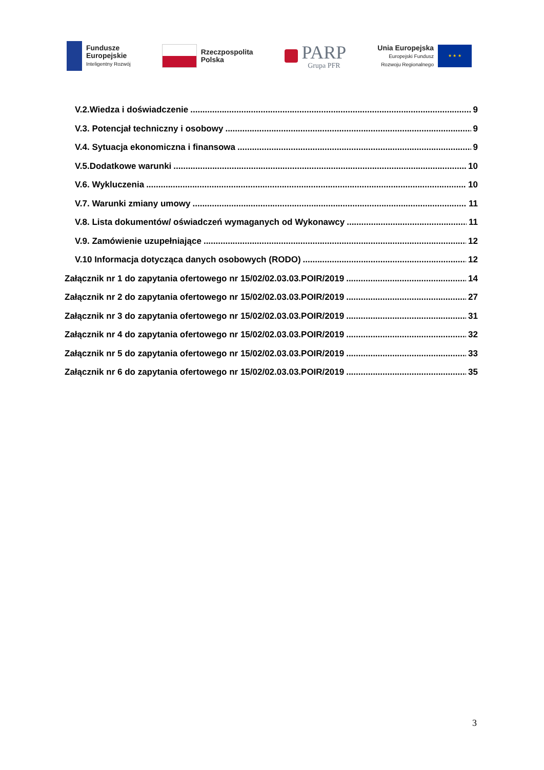Fundusze
Europejskie
Inteligentny Rozwój
Rzeczpospolita
Polska
PARP
Grupa PFR
Unia Europejska
Europejski Fundusz
Rozwoju Regionalnego
★ ★ ★
V.2.Wiedza i doświadczenie 9
V.3. Potencjał techniczny i osobowy 9
V.4. Sytuacja ekonomiczna i finansowa 9
V.5.Dodatkowe warunki 10
V.6. Wykluczenia 10
V.7. Warunki zmiany umowy 11
V.8. Lista dokumentów/ oświadczeń wymaganych od Wykonawcy 11
V.9. Zamówienie uzupełniające 12
V.10 Informacja dotycząca danych osobowych (RODO) 12
Załącznik nr 1 do zapytania ofertowego nr 15/02/02.03.03.POIR/2019 14
Załącznik nr 2 do zapytania ofertowego nr 15/02/02.03.03.POIR/2019 27
Załącznik nr 3 do zapytania ofertowego nr 15/02/02.03.03.POIR/2019 31
Załącznik nr 4 do zapytania ofertowego nr 15/02/02.03.03.POIR/2019 32
Załącznik nr 5 do zapytania ofertowego nr 15/02/02.03.03.POIR/2019 33
Załącznik nr 6 do zapytania ofertowego nr 15/02/02.03.03.POIR/2019 35
3